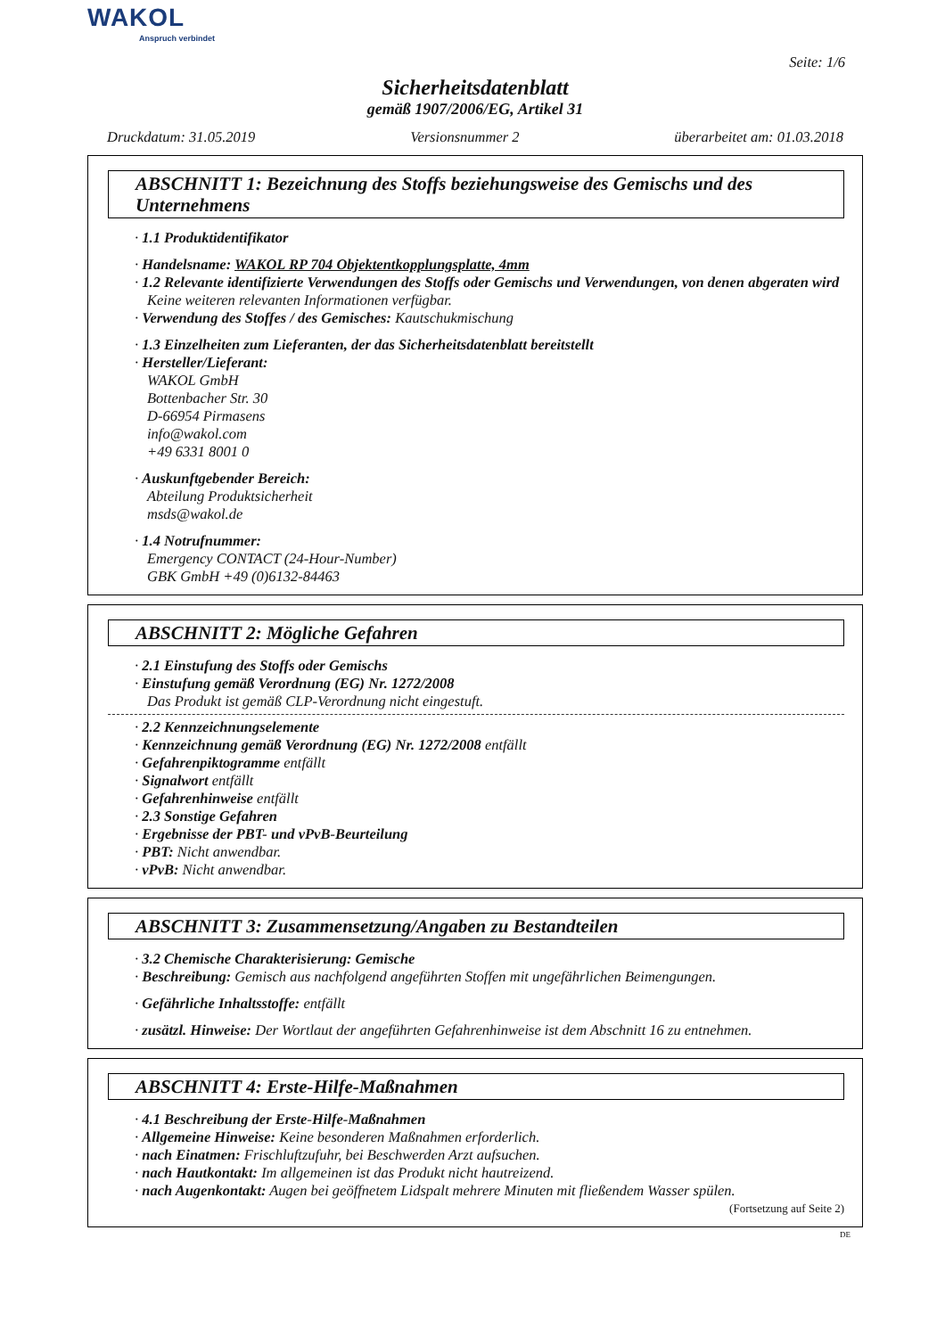WAKOL
Anspruch verbindet
Seite: 1/6
Sicherheitsdatenblatt
gemäß 1907/2006/EG, Artikel 31
Druckdatum: 31.05.2019 Versionsnummer 2 überarbeitet am: 01.03.2018
ABSCHNITT 1: Bezeichnung des Stoffs beziehungsweise des Gemischs und des Unternehmens
· 1.1 Produktidentifikator
· Handelsname: WAKOL RP 704 Objektentkopplungsplatte, 4mm
· 1.2 Relevante identifizierte Verwendungen des Stoffs oder Gemischs und Verwendungen, von denen abgeraten wird
Keine weiteren relevanten Informationen verfügbar.
· Verwendung des Stoffes / des Gemisches: Kautschukmischung
· 1.3 Einzelheiten zum Lieferanten, der das Sicherheitsdatenblatt bereitstellt
· Hersteller/Lieferant:
WAKOL GmbH
Bottenbacher Str. 30
D-66954 Pirmasens
info@wakol.com
+49 6331 8001 0
· Auskunftgebender Bereich:
Abteilung Produktsicherheit
msds@wakol.de
· 1.4 Notrufnummer:
Emergency CONTACT (24-Hour-Number)
GBK GmbH +49 (0)6132-84463
ABSCHNITT 2: Mögliche Gefahren
· 2.1 Einstufung des Stoffs oder Gemischs
· Einstufung gemäß Verordnung (EG) Nr. 1272/2008
Das Produkt ist gemäß CLP-Verordnung nicht eingestuft.
· 2.2 Kennzeichnungselemente
· Kennzeichnung gemäß Verordnung (EG) Nr. 1272/2008 entfällt
· Gefahrenpiktogramme entfällt
· Signalwort entfällt
· Gefahrenhinweise entfällt
· 2.3 Sonstige Gefahren
· Ergebnisse der PBT- und vPvB-Beurteilung
· PBT: Nicht anwendbar.
· vPvB: Nicht anwendbar.
ABSCHNITT 3: Zusammensetzung/Angaben zu Bestandteilen
· 3.2 Chemische Charakterisierung: Gemische
· Beschreibung: Gemisch aus nachfolgend angeführten Stoffen mit ungefährlichen Beimengungen.
· Gefährliche Inhaltsstoffe: entfällt
· zusätzl. Hinweise: Der Wortlaut der angeführten Gefahrenhinweise ist dem Abschnitt 16 zu entnehmen.
ABSCHNITT 4: Erste-Hilfe-Maßnahmen
· 4.1 Beschreibung der Erste-Hilfe-Maßnahmen
· Allgemeine Hinweise: Keine besonderen Maßnahmen erforderlich.
· nach Einatmen: Frischluftzufuhr, bei Beschwerden Arzt aufsuchen.
· nach Hautkontakt: Im allgemeinen ist das Produkt nicht hautreizend.
· nach Augenkontakt: Augen bei geöffnetem Lidspalt mehrere Minuten mit fließendem Wasser spülen.
(Fortsetzung auf Seite 2)
DE